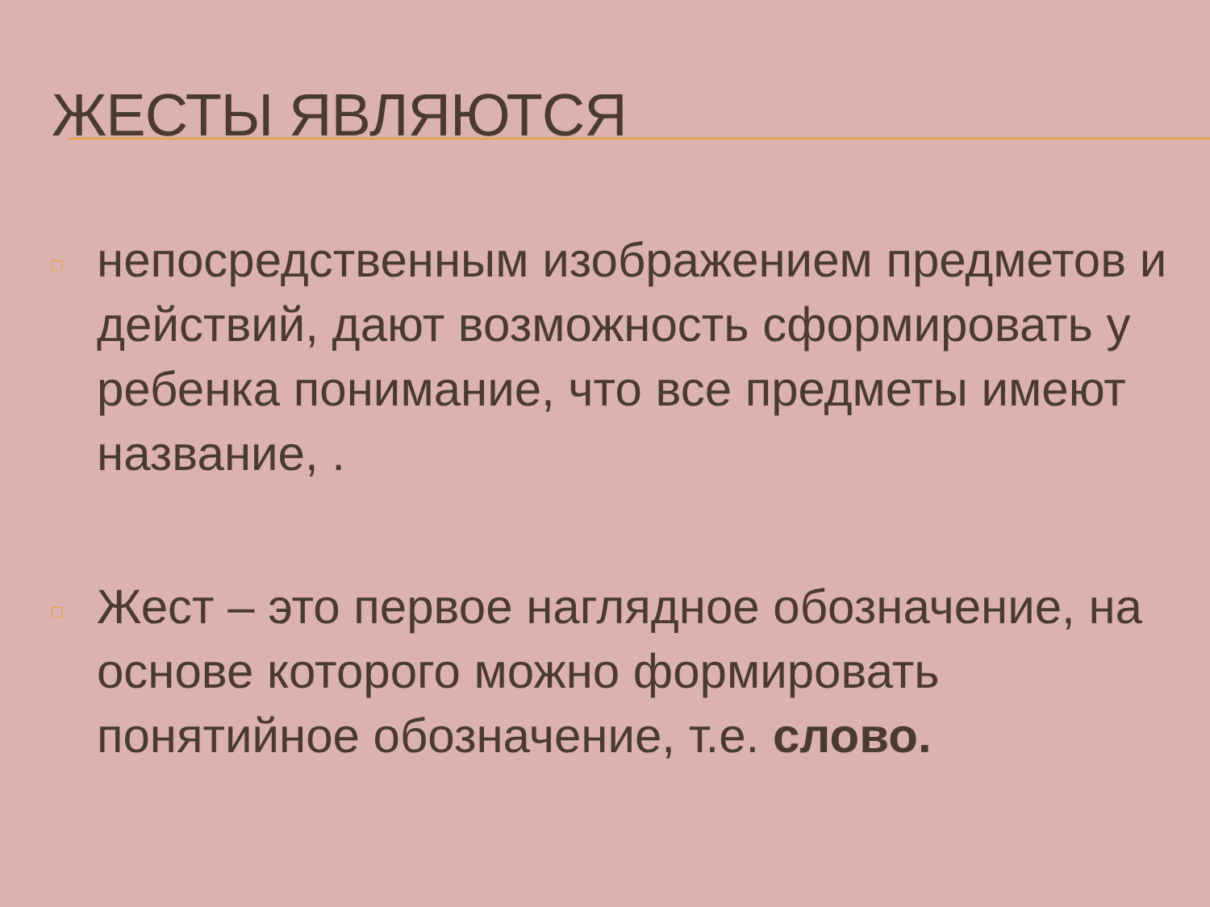ЖЕСТЫ ЯВЛЯЮТСЯ
□ непосредственным изображением предметов и действий, дают возможность сформировать у ребенка понимание, что все предметы имеют название, .
□ Жест – это первое наглядное обозначение, на основе которого можно формировать понятийное обозначение, т.е. слово.